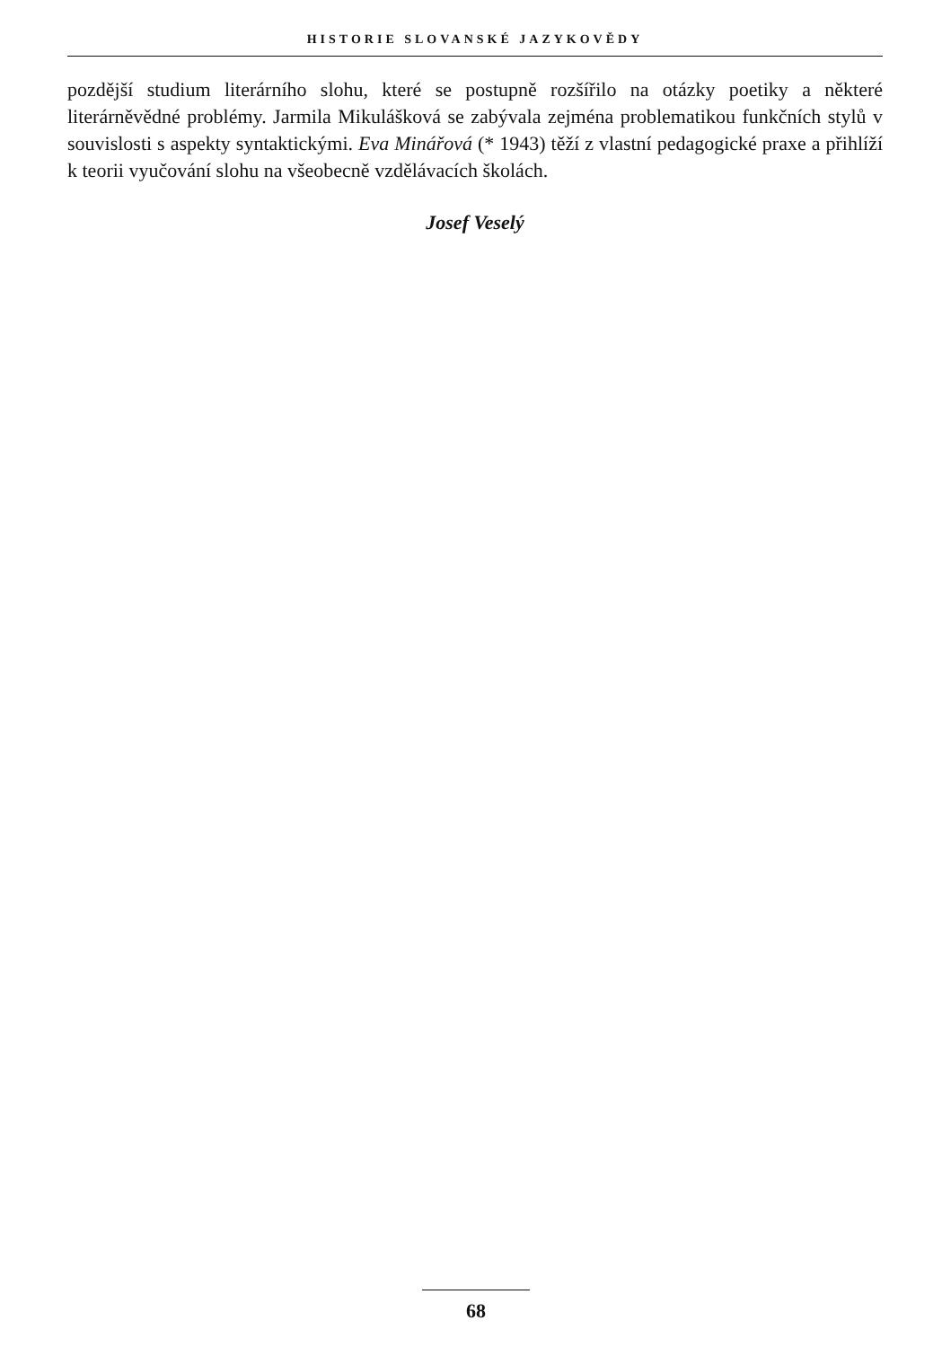HISTORIE SLOVANSKÉ JAZYKOVĚDY
pozdější studium literárního slohu, které se postupně rozšířilo na otázky poetiky a některé literárněvědné problémy. Jarmila Mikulášková se zabývala zejména problematikou funkčních stylů v souvislosti s aspekty syntaktickými. Eva Minářová (* 1943) těží z vlastní pedagogické praxe a přihlíží k teorii vyučování slohu na všeobecně vzdělávacích školách.
Josef Veselý
68